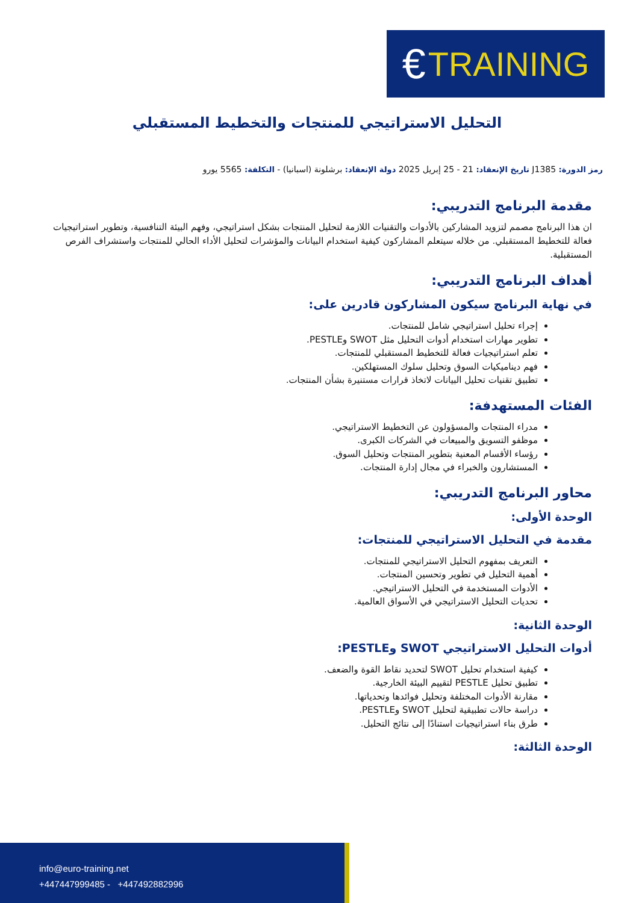€ TRAINING
التحليل الاستراتيجي للمنتجات والتخطيط المستقبلي
رمز الدورة: J1385 تاريخ الإنعقاد: 21 - 25 إبريل 2025 دولة الإنعقاد: برشلونة (اسبانيا) - التكلفة: 5565 يورو
مقدمة البرنامج التدريبي:
ان هذا البرنامج مصمم لتزويد المشاركين بالأدوات والتقنيات اللازمة لتحليل المنتجات بشكل استراتيجي، وفهم البيئة التنافسية، وتطوير استراتيجيات فعالة للتخطيط المستقبلي. من خلاله سيتعلم المشاركون كيفية استخدام البيانات والمؤشرات لتحليل الأداء الحالي للمنتجات واستشراف الفرص المستقبلية.
أهداف البرنامج التدريبي:
في نهاية البرنامج سيكون المشاركون قادرين على:
إجراء تحليل استراتيجي شامل للمنتجات.
تطوير مهارات استخدام أدوات التحليل مثل SWOT وPESTLE.
تعلم استراتيجيات فعالة للتخطيط المستقبلي للمنتجات.
فهم ديناميكيات السوق وتحليل سلوك المستهلكين.
تطبيق تقنيات تحليل البيانات لاتخاذ قرارات مستنيرة بشأن المنتجات.
الفئات المستهدفة:
مدراء المنتجات والمسؤولون عن التخطيط الاستراتيجي.
موظفو التسويق والمبيعات في الشركات الكبرى.
رؤساء الأقسام المعنية بتطوير المنتجات وتحليل السوق.
المستشارون والخبراء في مجال إدارة المنتجات.
محاور البرنامج التدريبي:
الوحدة الأولى:
مقدمة في التحليل الاستراتيجي للمنتجات:
التعريف بمفهوم التحليل الاستراتيجي للمنتجات.
أهمية التحليل في تطوير وتحسين المنتجات.
الأدوات المستخدمة في التحليل الاستراتيجي.
تحديات التحليل الاستراتيجي في الأسواق العالمية.
الوحدة الثانية:
أدوات التحليل الاستراتيجي SWOT وPESTLE:
كيفية استخدام تحليل SWOT لتحديد نقاط القوة والضعف.
تطبيق تحليل PESTLE لتقييم البيئة الخارجية.
مقارنة الأدوات المختلفة وتحليل فوائدها وتحدياتها.
دراسة حالات تطبيقية لتحليل SWOT وPESTLE.
طرق بناء استراتيجيات استنادًا إلى نتائج التحليل.
الوحدة الثالثة:
info@euro-training.net
+447447999485 - +447492882996